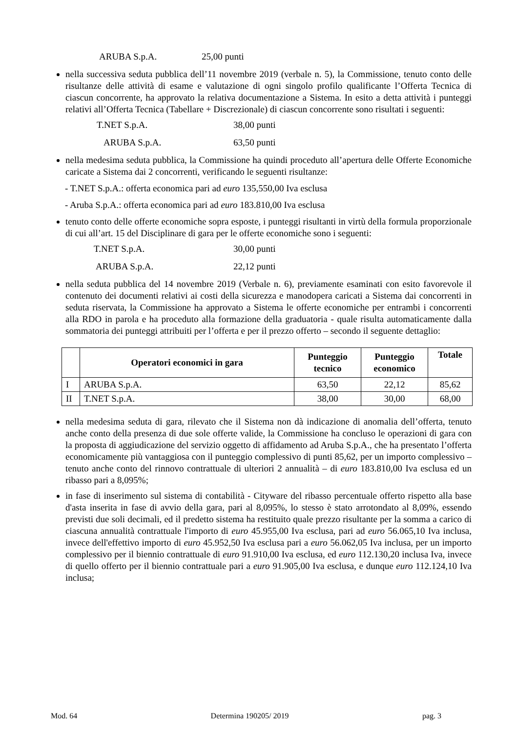ARUBA S.p.A. 25,00 punti
nella successiva seduta pubblica dell’11 novembre 2019 (verbale n. 5), la Commissione, tenuto conto delle risultanze delle attività di esame e valutazione di ogni singolo profilo qualificante l’Offerta Tecnica di ciascun concorrente, ha approvato la relativa documentazione a Sistema. In esito a detta attività i punteggi relativi all’Offerta Tecnica (Tabellare + Discrezionale) di ciascun concorrente sono risultati i seguenti:
T.NET S.p.A. 38,00 punti
ARUBA S.p.A. 63,50 punti
nella medesima seduta pubblica, la Commissione ha quindi proceduto all’apertura delle Offerte Economiche caricate a Sistema dai 2 concorrenti, verificando le seguenti risultanze:
- T.NET S.p.A.: offerta economica pari ad euro 135,550,00 Iva esclusa
- Aruba S.p.A.: offerta economica pari ad euro 183.810,00 Iva esclusa
tenuto conto delle offerte economiche sopra esposte, i punteggi risultanti in virtù della formula proporzionale di cui all’art. 15 del Disciplinare di gara per le offerte economiche sono i seguenti:
T.NET S.p.A. 30,00 punti
ARUBA S.p.A. 22,12 punti
nella seduta pubblica del 14 novembre 2019 (Verbale n. 6), previamente esaminati con esito favorevole il contenuto dei documenti relativi ai costi della sicurezza e manodopera caricati a Sistema dai concorrenti in seduta riservata, la Commissione ha approvato a Sistema le offerte economiche per entrambi i concorrenti alla RDO in parola e ha proceduto alla formazione della graduatoria - quale risulta automaticamente dalla sommatoria dei punteggi attribuiti per l’offerta e per il prezzo offerto – secondo il seguente dettaglio:
| | Operatori economici in gara | Punteggio tecnico | Punteggio economico | Totale |
| --- | --- | --- | --- | --- |
| I | ARUBA S.p.A. | 63,50 | 22,12 | 85,62 |
| II | T.NET S.p.A. | 38,00 | 30,00 | 68,00 |
nella medesima seduta di gara, rilevato che il Sistema non dà indicazione di anomalia dell’offerta, tenuto anche conto della presenza di due sole offerte valide, la Commissione ha concluso le operazioni di gara con la proposta di aggiudicazione del servizio oggetto di affidamento ad Aruba S.p.A., che ha presentato l’offerta economicamente più vantaggiosa con il punteggio complessivo di punti 85,62, per un importo complessivo – tenuto anche conto del rinnovo contrattuale di ulteriori 2 annualità – di euro 183.810,00 Iva esclusa ed un ribasso pari a 8,095%;
in fase di inserimento sul sistema di contabilità - Cityware del ribasso percentuale offerto rispetto alla base d'asta inserita in fase di avvio della gara, pari al 8,095%, lo stesso è stato arrotondato al 8,09%, essendo previsti due soli decimali, ed il predetto sistema ha restituito quale prezzo risultante per la somma a carico di ciascuna annualità contrattuale l'importo di euro 45.955,00 Iva esclusa, pari ad euro 56.065,10 Iva inclusa, invece dell'effettivo importo di euro 45.952,50 Iva esclusa pari a euro 56.062,05 Iva inclusa, per un importo complessivo per il biennio contrattuale di euro 91.910,00 Iva esclusa, ed euro 112.130,20 inclusa Iva, invece di quello offerto per il biennio contrattuale pari a euro 91.905,00 Iva esclusa, e dunque euro 112.124,10 Iva inclusa;
Mod. 64 Determina 190205/ 2019 pag. 3